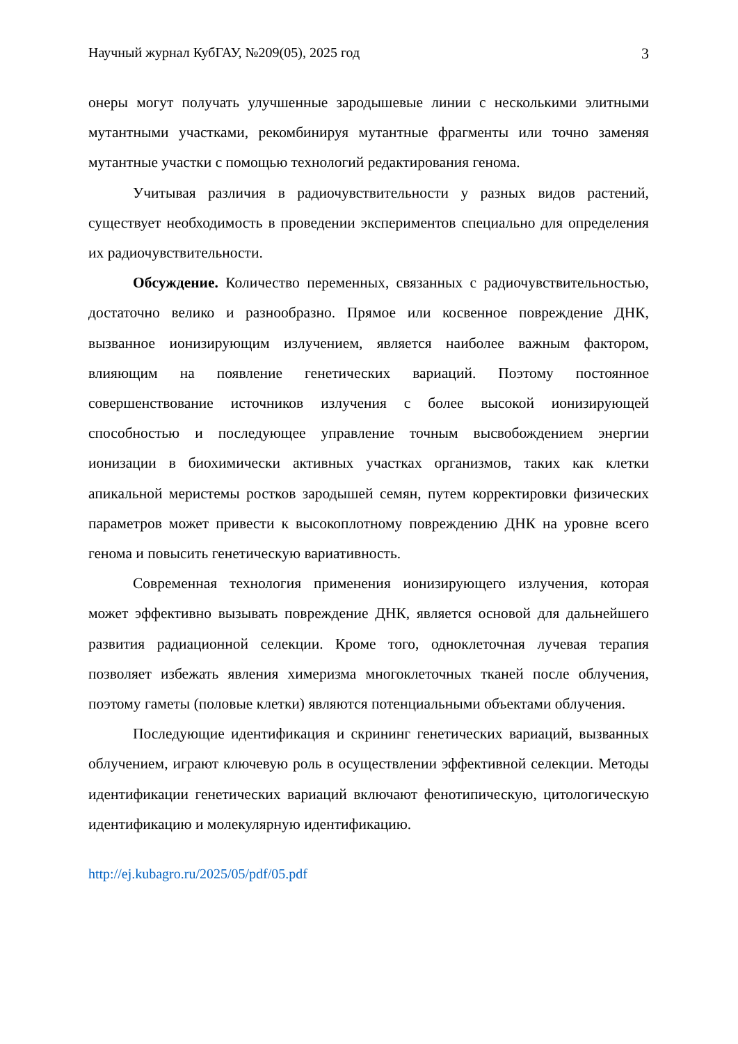Научный журнал КубГАУ, №209(05), 2025 год 3
онеры могут получать улучшенные зародышевые линии с несколькими элитными мутантными участками, рекомбинируя мутантные фрагменты или точно заменяя мутантные участки с помощью технологий редактирования генома.
Учитывая различия в радиочувствительности у разных видов растений, существует необходимость в проведении экспериментов специально для определения их радиочувствительности.
Обсуждение. Количество переменных, связанных с радиочувствительностью, достаточно велико и разнообразно. Прямое или косвенное повреждение ДНК, вызванное ионизирующим излучением, является наиболее важным фактором, влияющим на появление генетических вариаций. Поэтому постоянное совершенствование источников излучения с более высокой ионизирующей способностью и последующее управление точным высвобождением энергии ионизации в биохимически активных участках организмов, таких как клетки апикальной меристемы ростков зародышей семян, путем корректировки физических параметров может привести к высокоплотному повреждению ДНК на уровне всего генома и повысить генетическую вариативность.
Современная технология применения ионизирующего излучения, которая может эффективно вызывать повреждение ДНК, является основой для дальнейшего развития радиационной селекции. Кроме того, одноклеточная лучевая терапия позволяет избежать явления химеризма многоклеточных тканей после облучения, поэтому гаметы (половые клетки) являются потенциальными объектами облучения.
Последующие идентификация и скрининг генетических вариаций, вызванных облучением, играют ключевую роль в осуществлении эффективной селекции. Методы идентификации генетических вариаций включают фенотипическую, цитологическую идентификацию и молекулярную идентификацию.
http://ej.kubagro.ru/2025/05/pdf/05.pdf